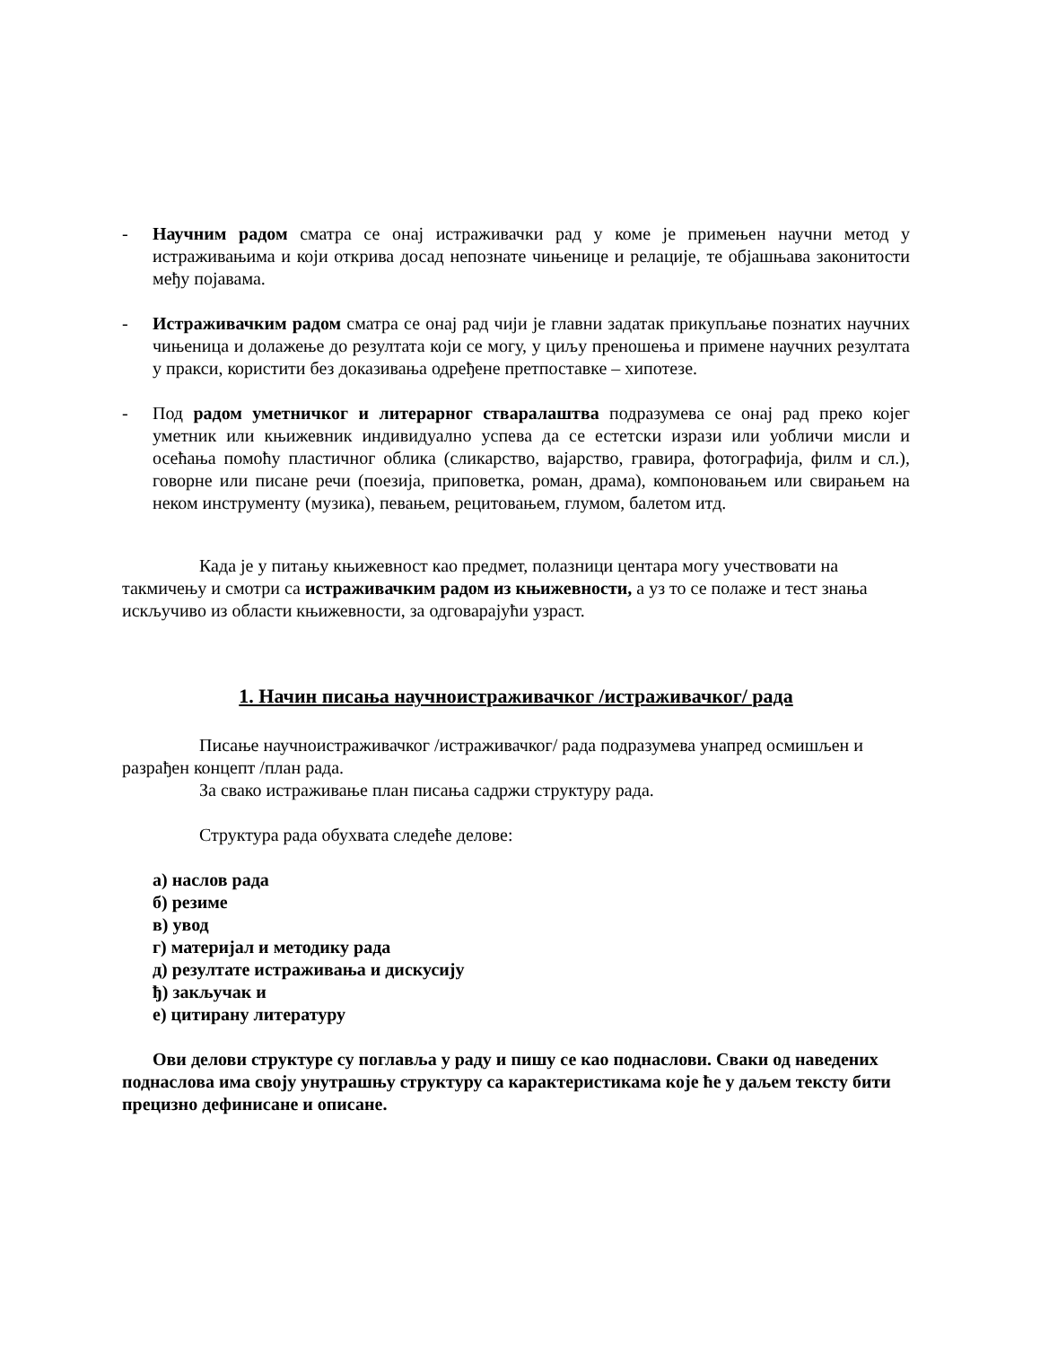- Научним радом сматра се онај истраживачки рад у коме је примењен научни метод у истраживањима и који открива досад непознате чињенице и релације, те објашњава законитости међу појавама.
- Истраживачким радом сматра се онај рад чији је главни задатак прикупљање познатих научних чињеница и долажење до резултата који се могу, у циљу преношења и примене научних резултата у пракси, користити без доказивања одређене претпоставке – хипотезе.
- Под радом уметничког и литерарног стваралаштва подразумева се онај рад преко којег уметник или књижевник индивидуално успева да се естетски изрази или уобличи мисли и осећања помоћу пластичног облика (сликарство, вајарство, гравира, фотографија, филм и сл.), говорне или писане речи (поезија, приповетка, роман, драма), компоновањем или свирањем на неком инструменту (музика), певањем, рецитовањем, глумом, балетом итд.
Када је у питању књижевност као предмет, полазници центара могу учествовати на такмичењу и смотри са истраживачким радом из књижевности, а уз то се полаже и тест знања искључиво из области књижевности, за одговарајући узраст.
1. Начин писања научноистраживачког /истраживачког/ рада
Писање научноистраживачког /истраживачког/ рада подразумева унапред осмишљен и разрађен концепт /план рада.
За свако истраживање план писања садржи структуру рада.
Структура рада обухвата следеће делове:
а) наслов рада
б) резиме
в) увод
г) материјал и методику рада
д) резултате истраживања и дискусију
ђ) закључак и
е) цитирану литературу
Ови делови структуре су поглавља у раду и пишу се као поднаслови. Сваки од наведених поднаслова има своју унутрашњу структуру са карактеристикама које ће у даљем тексту бити прецизно дефинисане и описане.